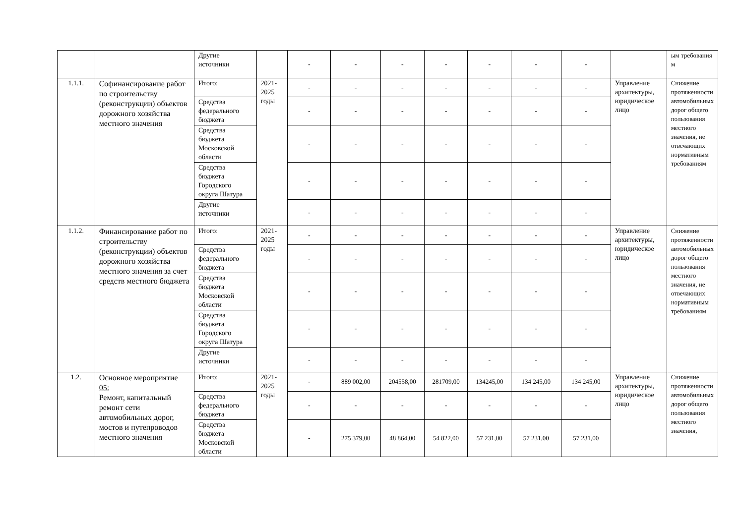| | | Другие источники | | - | - | - | - | - | - | - | | ым требования м |
| 1.1.1. | Софинансирование работ по строительству (реконструкции) объектов дорожного хозяйства местного значения | Итого: | 2021-2025 годы | - | - | - | - | - | - | - | Управление архитектуры, юридическое лицо | Снижение протяженности автомобильных дорог общего пользования местного значения, не отвечающих нормативным требованиям |
| | | Средства федерального бюджета | | - | - | - | - | - | - | - | | |
| | | Средства бюджета Московской области | | - | - | - | - | - | - | - | | |
| | | Средства бюджета Городского округа Шатура | | - | - | - | - | - | - | - | | |
| | | Другие источники | | - | - | - | - | - | - | - | | |
| 1.1.2. | Финансирование работ по строительству (реконструкции) объектов дорожного хозяйства местного значения за счет средств местного бюджета | Итого: | 2021-2025 годы | - | - | - | - | - | - | - | Управление архитектуры, юридическое лицо | Снижение протяженности автомобильных дорог общего пользования местного значения, не отвечающих нормативным требованиям |
| | | Средства федерального бюджета | | - | - | - | - | - | - | - | | |
| | | Средства бюджета Московской области | | - | - | - | - | - | - | - | | |
| | | Средства бюджета Городского округа Шатура | | - | - | - | - | - | - | - | | |
| | | Другие источники | | - | - | - | - | - | - | - | | |
| 1.2. | Основное мероприятие 05: Ремонт, капитальный ремонт сети автомобильных дорог, мостов и путепроводов местного значения | Итого: | 2021-2025 годы | - | 889 002,00 | 204558,00 | 281709,00 | 134245,00 | 134 245,00 | 134 245,00 | Управление архитектуры, юридическое лицо | Снижение протяженности автомобильных дорог общего пользования местного значения, |
| | | Средства федерального бюджета | | - | - | - | - | - | - | - | | |
| | | Средства бюджета Московской области | | - | 275 379,00 | 48 864,00 | 54 822,00 | 57 231,00 | 57 231,00 | 57 231,00 | | |